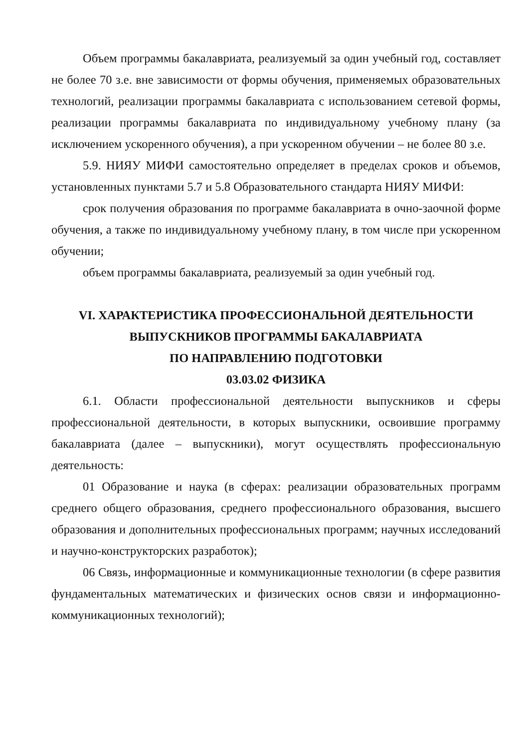Объем программы бакалавриата, реализуемый за один учебный год, составляет не более 70 з.е. вне зависимости от формы обучения, применяемых образовательных технологий, реализации программы бакалавриата с использованием сетевой формы, реализации программы бакалавриата по индивидуальному учебному плану (за исключением ускоренного обучения), а при ускоренном обучении – не более 80 з.е.
5.9. НИЯУ МИФИ самостоятельно определяет в пределах сроков и объемов, установленных пунктами 5.7 и 5.8 Образовательного стандарта НИЯУ МИФИ:
срок получения образования по программе бакалавриата в очно-заочной форме обучения, а также по индивидуальному учебному плану, в том числе при ускоренном обучении;
объем программы бакалавриата, реализуемый за один учебный год.
VI. ХАРАКТЕРИСТИКА ПРОФЕССИОНАЛЬНОЙ ДЕЯТЕЛЬНОСТИ
ВЫПУСКНИКОВ ПРОГРАММЫ БАКАЛАВРИАТА
ПО НАПРАВЛЕНИЮ ПОДГОТОВКИ
03.03.02 ФИЗИКА
6.1. Области профессиональной деятельности выпускников и сферы профессиональной деятельности, в которых выпускники, освоившие программу бакалавриата (далее – выпускники), могут осуществлять профессиональную деятельность:
01 Образование и наука (в сферах: реализации образовательных программ среднего общего образования, среднего профессионального образования, высшего образования и дополнительных профессиональных программ; научных исследований и научно-конструкторских разработок);
06 Связь, информационные и коммуникационные технологии (в сфере развития фундаментальных математических и физических основ связи и информационно-коммуникационных технологий);